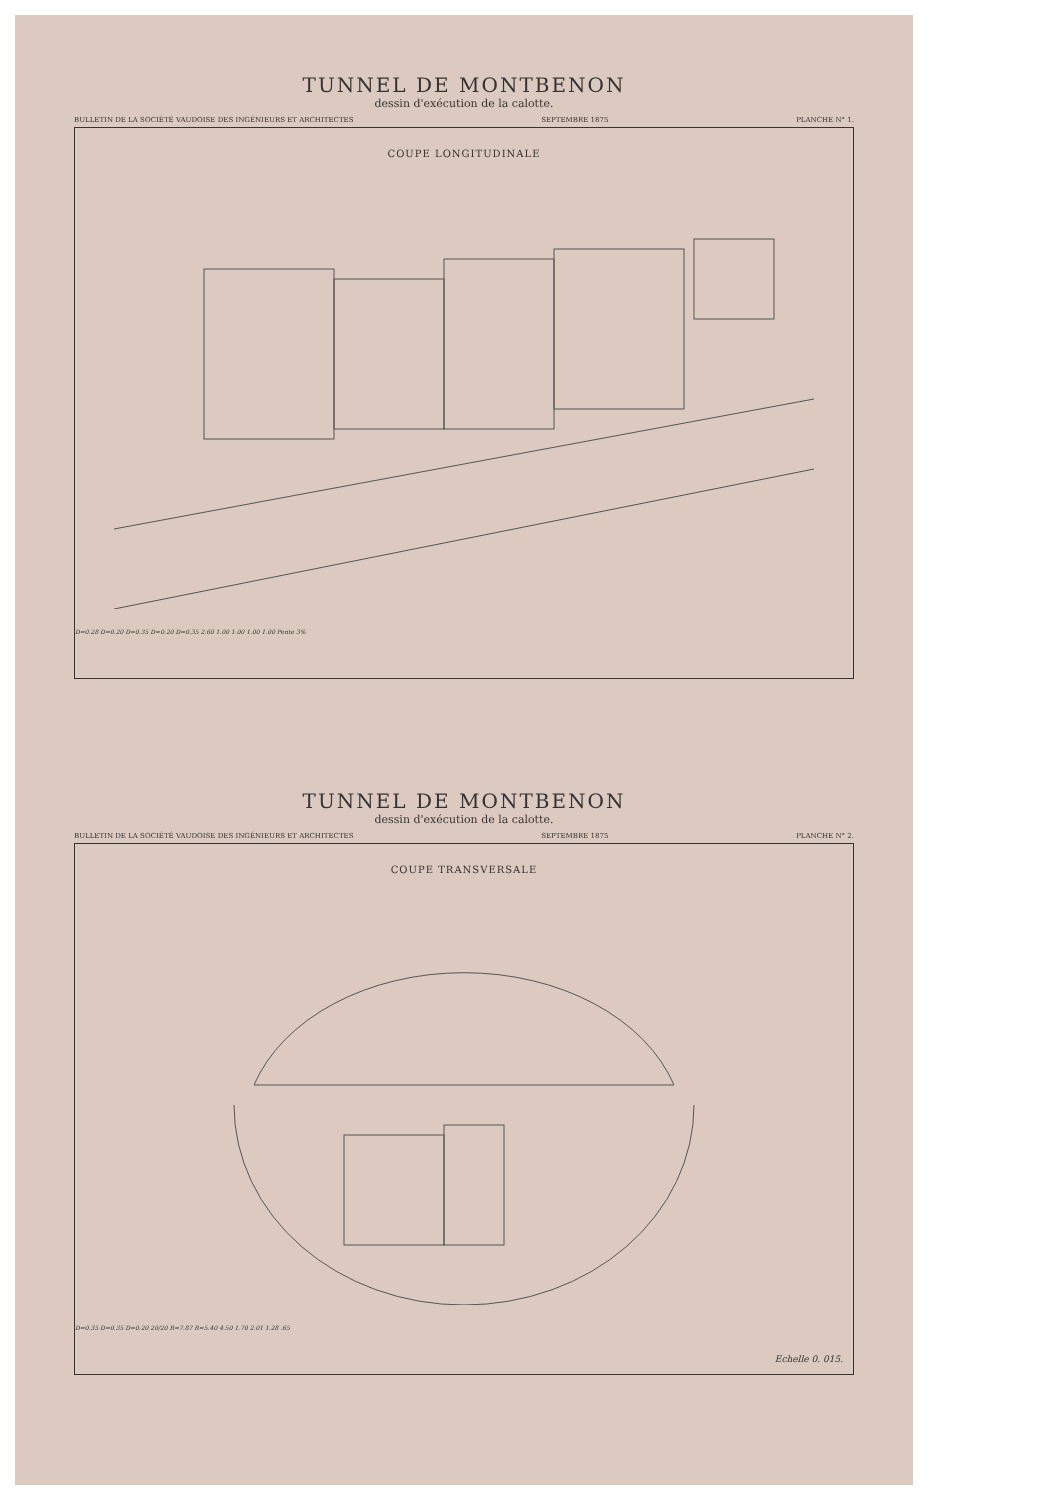TUNNEL DE MONTBENON
dessin d'exécution de la calotte.
BULLETIN DE LA SOCIÉTÉ VAUDOISE DES INGÉNIEURS ET ARCHITECTES SEPTEMBRE 1875 PLANCHE N° 1.
COUPE LONGITUDINALE
D=0.28 D=0.20 D=0.35 D=0.20 D=0.35 2.60 1.00 1.00 1.00 1.00 Pente 3%
TUNNEL DE MONTBENON
dessin d'exécution de la calotte.
BULLETIN DE LA SOCIÉTÉ VAUDOISE DES INGÉNIEURS ET ARCHITECTES SEPTEMBRE 1875 PLANCHE N° 2.
COUPE TRANSVERSALE
D=0.35 D=0.35 D=0.20 20/20 R=7.87 R=5.40 4.50 1.70 2.01 1.28 .65
Echelle 0. 015.